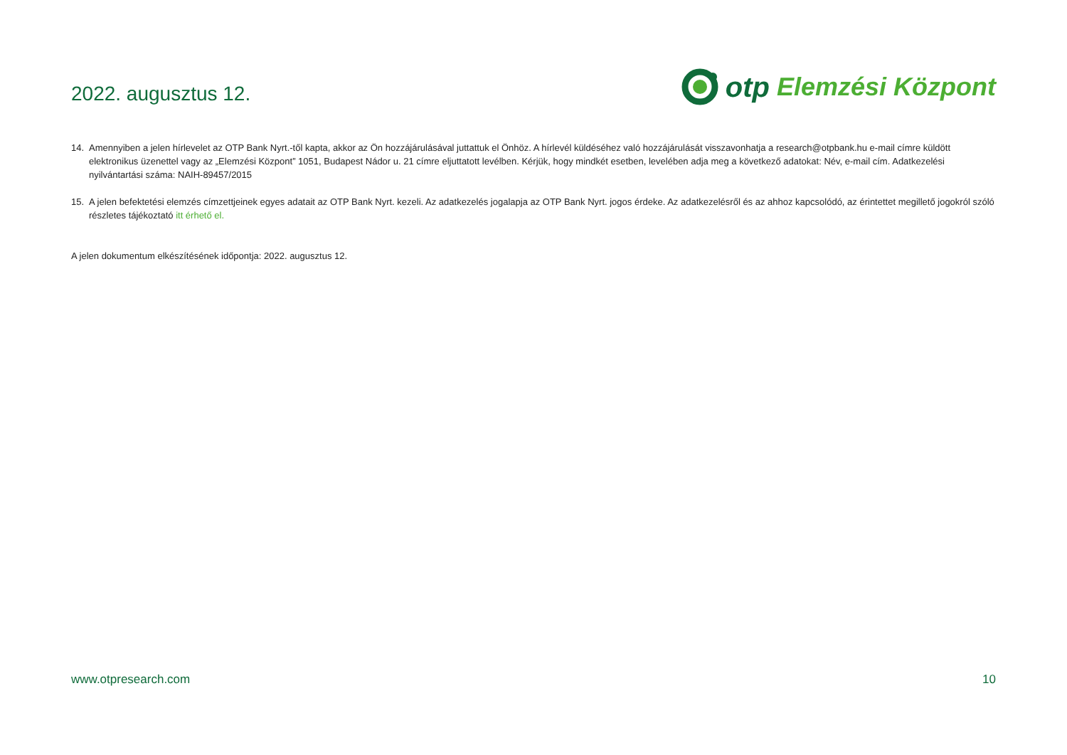2022. augusztus 12.
otp Elemzési Központ
14. Amennyiben a jelen hírlevelet az OTP Bank Nyrt.-től kapta, akkor az Ön hozzájárulásával juttattuk el Önhöz. A hírlevél küldéséhez való hozzájárulását visszavonhatja a research@otpbank.hu e-mail címre küldött elektronikus üzenettel vagy az „Elemzési Központ” 1051, Budapest Nádor u. 21 címre eljuttatott levélben. Kérjük, hogy mindkét esetben, levelében adja meg a következő adatokat: Név, e-mail cím. Adatkezelési nyilvántartási száma: NAIH-89457/2015
15. A jelen befektetési elemzés címzettjeinek egyes adatait az OTP Bank Nyrt. kezeli. Az adatkezelés jogalapja az OTP Bank Nyrt. jogos érdeke. Az adatkezelésről és az ahhoz kapcsolódó, az érintettet megillető jogokról szóló részletes tájékoztató itt érhető el.
A jelen dokumentum elkészítésének időpontja: 2022. augusztus 12.
www.otpresearch.com 10